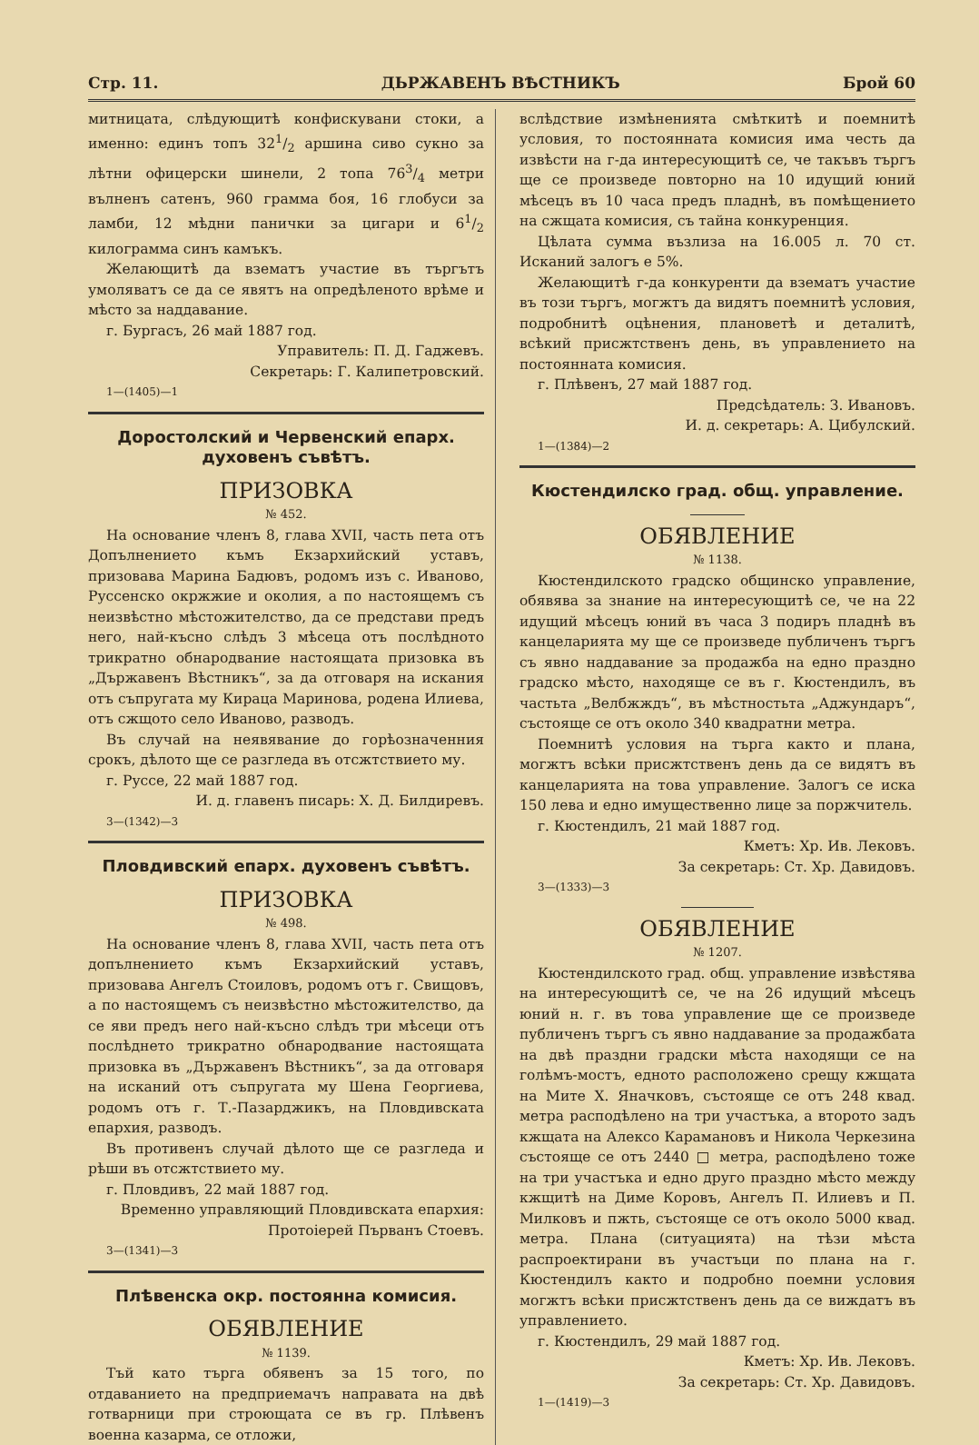Стр. 11. ДЬРЖАВЕНЪ ВѢСТНИКЪ Брой 60
митницата, слѣдующитѣ конфискувани стоки, а именно: единъ топъ 321/2 аршина сиво сукно за лѣтни офицерски шинели, 2 топа 763/4 метри вълненъ сатенъ, 960 грамма боя, 16 глобуси за ламби, 12 мѣдни панички за цигари и 61/2 килограмма синъ камъкъ.
Желающитѣ да взематъ участие въ търгътъ умоляватъ се да се явятъ на опредѣленото врѣме и мѣсто за наддавание.
г. Бургасъ, 26 май 1887 год.
Управитель: П. Д. Гаджевъ.
Секретарь: Г. Калипетровский.
1—(1405)—1
Доростолский и Червенский епарх. духовенъ съвѣтъ.
ПРИЗОВКА
№ 452.
На основание членъ 8, глава XVII, часть пета отъ Допълнението къмъ Екзархийский уставъ, призовава Марина Бадювъ, родомъ изъ с. Иваново, Руссенско окржжие и околия, а по настоящемъ съ неизвѣстно мѣстожителство, да се представи предъ него, най-късно слѣдъ 3 мѣсеца отъ послѣдното трикратно обнародвание настоящата призовка въ „Държавенъ Вѣстникъ“, за да отговаря на искания отъ съпругата му Кираца Маринова, родена Илиева, отъ сжщото село Иваново, разводъ.
Въ случай на неявявание до горѣозначенния срокъ, дѣлото ще се разгледа въ отсжтствието му.
г. Руссе, 22 май 1887 год.
И. д. главенъ писарь: Х. Д. Билдиревъ.
3—(1342)—3
Пловдивский епарх. духовенъ съвѣтъ.
ПРИЗОВКА
№ 498.
На основание членъ 8, глава XVII, часть пета отъ допълнението къмъ Екзархийский уставъ, призовава Ангелъ Стоиловъ, родомъ отъ г. Свищовъ, а по настоящемъ съ неизвѣстно мѣстожителство, да се яви предъ него най-късно слѣдъ три мѣсеци отъ послѣднето трикратно обнародвание настоящата призовка въ „Държавенъ Вѣстникъ“, за да отговаря на исканий отъ съпругата му Шена Георгиева, родомъ отъ г. Т.-Пазарджикъ, на Пловдивската епархия, разводъ.
Въ противенъ случай дѣлото ще се разгледа и рѣши въ отсжтствието му.
г. Пловдивъ, 22 май 1887 год.
Временно управляющий Пловдивската епархия:
Протоіерей Първанъ Стоевъ.
3—(1341)—3
Плѣвенска окр. постоянна комисия.
ОБЯВЛЕНИЕ
№ 1139.
Тъй като търга обявенъ за 15 того, по отдаванието на предприемачъ направата на двѣ готварници при строющата се въ гр. Плѣвенъ военна казарма, се отложи,
вслѣдствие измѣненията смѣткитѣ и поемнитѣ условия, то постоянната комисия има честь да извѣсти на г-да интересующитѣ се, че такъвъ търгъ ще се произведе повторно на 10 идущий юний мѣсецъ въ 10 часа предъ пладнѣ, въ помѣщението на сжщата комисия, съ тайна конкуренция.
Цѣлата сумма възлиза на 16.005 л. 70 ст. Исканий залогъ е 5%.
Желающитѣ г-да конкуренти да взематъ участие въ този търгъ, могжтъ да видятъ поемнитѣ условия, подробнитѣ оцѣнения, плановетѣ и деталитѣ, всѣкий присжтственъ день, въ управлението на постоянната комисия.
г. Плѣвенъ, 27 май 1887 год.
Предсѣдатель: З. Ивановъ.
И. д. секретарь: А. Цибулский.
1—(1384)—2
Кюстендилско град. общ. управление.
ОБЯВЛЕНИЕ
№ 1138.
Кюстендилското градско общинско управление, обявява за знание на интересующитѣ се, че на 22 идущий мѣсецъ юний въ часа 3 подиръ пладнѣ въ канцеларията му ще се произведе публиченъ търгъ съ явно наддавание за продажба на едно праздно градско мѣсто, находяще се въ г. Кюстендилъ, въ частьта „Велбжждъ“, въ мѣстностьта „Аджундаръ“, състояще се отъ около 340 квадратни метра.
Поемнитѣ условия на търга както и плана, могжтъ всѣки присжтственъ день да се видятъ въ канцеларията на това управление. Залогъ се иска 150 лева и едно имущественно лице за поржчитель.
г. Кюстендилъ, 21 май 1887 год.
Кметъ: Хр. Ив. Лековъ.
За секретарь: Ст. Хр. Давидовъ.
3—(1333)—3
ОБЯВЛЕНИЕ
№ 1207.
Кюстендилското град. общ. управление извѣстява на интересующитѣ се, че на 26 идущий мѣсецъ юний н. г. въ това управление ще се произведе публиченъ търгъ съ явно наддавание за продажбата на двѣ праздни градски мѣста находящи се на голѣмъ-мостъ, едното расположено срещу кжщата на Мите Х. Яначковъ, състояще се отъ 248 квад. метра расподѣлено на три участъка, а второто задъ кжщата на Алексо Карамановъ и Никола Черкезина състояще се отъ 2440 □ метра, расподѣлено тоже на три участъка и едно друго праздно мѣсто между кжщитѣ на Диме Коровъ, Ангелъ П. Илиевъ и П. Милковъ и пжть, състояще се отъ около 5000 квад. метра. Плана (ситуацията) на тѣзи мѣста распроектирани въ участъци по плана на г. Кюстендилъ както и подробно поемни условия могжтъ всѣки присжтственъ день да се виждатъ въ управлението.
г. Кюстендилъ, 29 май 1887 год.
Кметъ: Хр. Ив. Лековъ.
За секретарь: Ст. Хр. Давидовъ.
1—(1419)—3